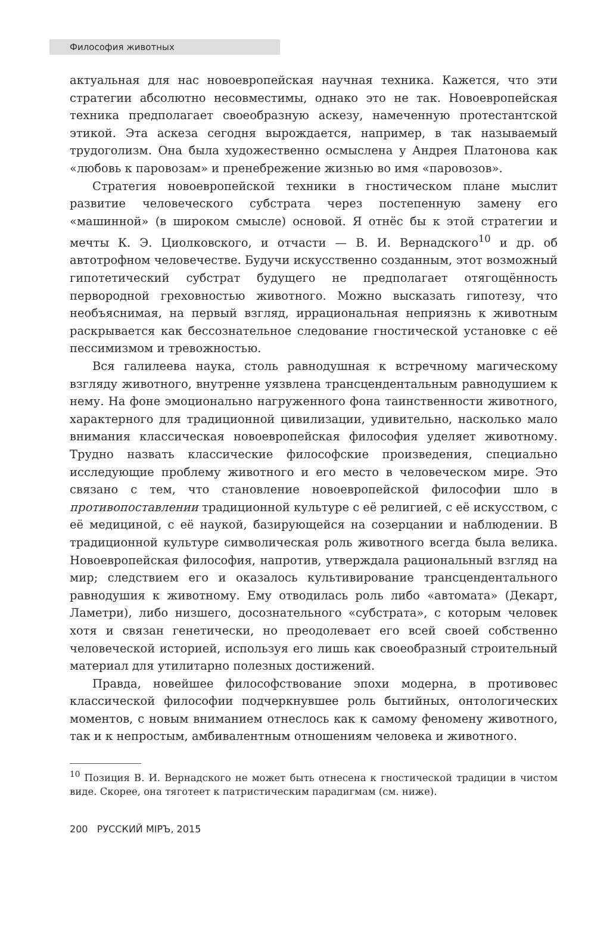Философия животных
актуальная для нас новоевропейская научная техника. Кажется, что эти стратегии абсолютно несовместимы, однако это не так. Новоевропейская техника предполагает своеобразную аскезу, намеченную протестантской этикой. Эта аскеза сегодня вырождается, например, в так называемый трудоголизм. Она была художественно осмыслена у Андрея Платонова как «любовь к паровозам» и пренебрежение жизнью во имя «паровозов».
Стратегия новоевропейской техники в гностическом плане мыслит развитие человеческого субстрата через постепенную замену его «машинной» (в широком смысле) основой. Я отнёс бы к этой стратегии и мечты К. Э. Циолковского, и отчасти — В. И. Вернадского<sup>10</sup> и др. об автотрофном человечестве. Будучи искусственно созданным, этот возможный гипотетический субстрат будущего не предполагает отягощённость первородной греховностью животного. Можно высказать гипотезу, что необъяснимая, на первый взгляд, иррациональная неприязнь к животным раскрывается как бессознательное следование гностической установке с её пессимизмом и тревожностью.
Вся галилеева наука, столь равнодушная к встречному магическому взгляду животного, внутренне уязвлена трансцендентальным равнодушием к нему. На фоне эмоционально нагруженного фона таинственности животного, характерного для традиционной цивилизации, удивительно, насколько мало внимания классическая новоевропейская философия уделяет животному. Трудно назвать классические философские произведения, специально исследующие проблему животного и его место в человеческом мире. Это связано с тем, что становление новоевропейской философии шло в противопоставлении традиционной культуре с её религией, с её искусством, с её медициной, с её наукой, базирующейся на созерцании и наблюдении. В традиционной культуре символическая роль животного всегда была велика. Новоевропейская философия, напротив, утверждала рациональный взгляд на мир; следствием его и оказалось культивирование трансцендентального равнодушия к животному. Ему отводилась роль либо «автомата» (Декарт, Ламетри), либо низшего, досознательного «субстрата», с которым человек хотя и связан генетически, но преодолевает его всей своей собственно человеческой историей, используя его лишь как своеобразный строительный материал для утилитарно полезных достижений.
Правда, новейшее философствование эпохи модерна, в противовес классической философии подчеркнувшее роль бытийных, онтологических моментов, с новым вниманием отнеслось как к самому феномену животного, так и к непростым, амбивалентным отношениям человека и животного.
<sup>10</sup> Позиция В. И. Вернадского не может быть отнесена к гностической традиции в чистом виде. Скорее, она тяготеет к патристическим парадигмам (см. ниже).
200 РУССКИЙ МIРЪ, 2015